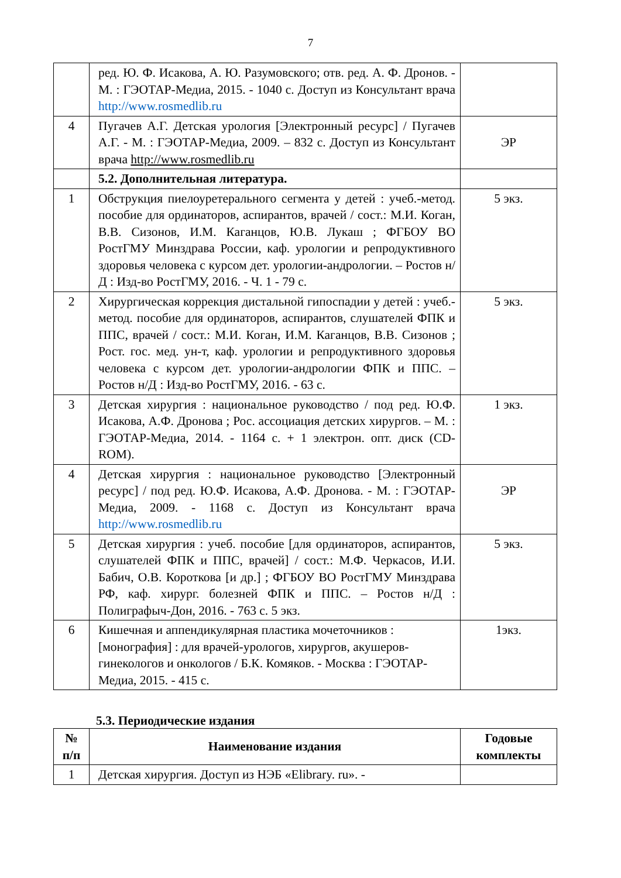7
| | ред. Ю. Ф. Исакова, А. Ю. Разумовского; отв. ред. А. Ф. Дронов. - М. : ГЭОТАР-Медиа, 2015. - 1040 с. Доступ из Консультант врача http://www.rosmedlib.ru | |
| 4 | Пугачев А.Г. Детская урология [Электронный ресурс] / Пугачев А.Г. - М. : ГЭОТАР-Медиа, 2009. – 832 с. Доступ из Консультант врача http://www.rosmedlib.ru | ЭР |
| | 5.2. Дополнительная литература. | |
| 1 | Обструкция пиелоуретерального сегмента у детей : учеб.-метод. пособие для ординаторов, аспирантов, врачей / сост.: М.И. Коган, В.В. Сизонов, И.М. Каганцов, Ю.В. Лукаш ; ФГБОУ ВО РостГМУ Минздрава России, каф. урологии и репродуктивного здоровья человека с курсом дет. урологии-андрологии. – Ростов н/Д : Изд-во РостГМУ, 2016. - Ч. 1 - 79 с. | 5 экз. |
| 2 | Хирургическая коррекция дистальной гипоспадии у детей : учеб.-метод. пособие для ординаторов, аспирантов, слушателей ФПК и ППС, врачей / сост.: М.И. Коган, И.М. Каганцов, В.В. Сизонов ; Рост. гос. мед. ун-т, каф. урологии и репродуктивного здоровья человека с курсом дет. урологии-андрологии ФПК и ППС. – Ростов н/Д : Изд-во РостГМУ, 2016. - 63 с. | 5 экз. |
| 3 | Детская хирургия : национальное руководство / под ред. Ю.Ф. Исакова, А.Ф. Дронова ; Рос. ассоциация детских хирургов. – М. : ГЭОТАР-Медиа, 2014. - 1164 с. + 1 электрон. опт. диск (CD-ROM). | 1 экз. |
| 4 | Детская хирургия : национальное руководство [Электронный ресурс] / под ред. Ю.Ф. Исакова, А.Ф. Дронова. - М. : ГЭОТАР-Медиа, 2009. - 1168 с. Доступ из Консультант врача http://www.rosmedlib.ru | ЭР |
| 5 | Детская хирургия : учеб. пособие [для ординаторов, аспирантов, слушателей ФПК и ППС, врачей] / сост.: М.Ф. Черкасов, И.И. Бабич, О.В. Короткова [и др.] ; ФГБОУ ВО РостГМУ Минздрава РФ, каф. хирург. болезней ФПК и ППС. – Ростов н/Д : Полиграфыч-Дон, 2016. - 763 с. 5 экз. | 5 экз. |
| 6 | Кишечная и аппендикулярная пластика мочеточников : [монография] : для врачей-урологов, хирургов, акушеров-гинекологов и онкологов / Б.К. Комяков. - Москва : ГЭОТАР- Медиа, 2015. - 415 с. | 1экз. |
5.3. Периодические издания
| № п/п | Наименование издания | Годовые комплекты |
| --- | --- | --- |
| 1 | Детская хирургия. Доступ из НЭБ «Elibrary. ru». - | |